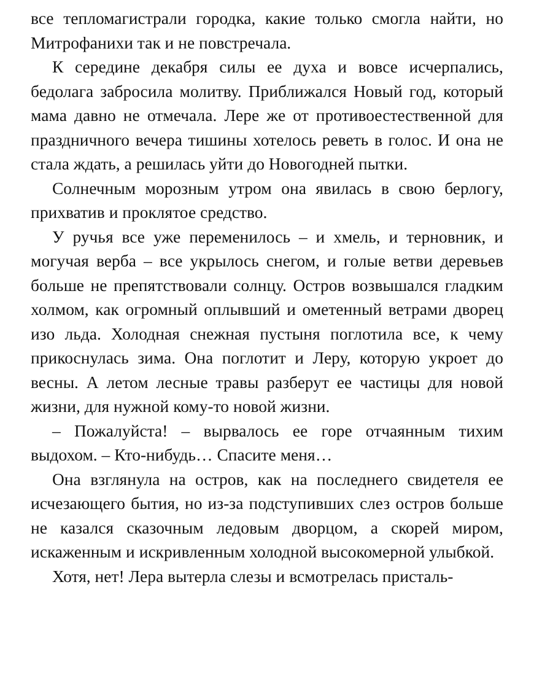все тепломагистрали городка, какие только смогла найти, но Митрофанихи так и не повстречала.
К середине декабря силы ее духа и вовсе исчерпались, бедолага забросила молитву. Приближался Новый год, который мама давно не отмечала. Лере же от противоестественной для праздничного вечера тишины хотелось реветь в голос. И она не стала ждать, а решилась уйти до Новогодней пытки.
Солнечным морозным утром она явилась в свою берлогу, прихватив и проклятое средство.
У ручья все уже переменилось – и хмель, и терновник, и могучая верба – все укрылось снегом, и голые ветви деревьев больше не препятствовали солнцу. Остров возвышался гладким холмом, как огромный оплывший и ометенный ветрами дворец изо льда. Холодная снежная пустыня поглотила все, к чему прикоснулась зима. Она поглотит и Леру, которую укроет до весны. А летом лесные травы разберут ее частицы для новой жизни, для нужной кому-то новой жизни.
– Пожалуйста! – вырвалось ее горе отчаянным тихим выдохом. – Кто-нибудь… Спасите меня…
Она взглянула на остров, как на последнего свидетеля ее исчезающего бытия, но из-за подступивших слез остров больше не казался сказочным ледовым дворцом, а скорей миром, искаженным и искривленным холодной высокомерной улыбкой.
Хотя, нет! Лера вытерла слезы и всмотрелась присталь-